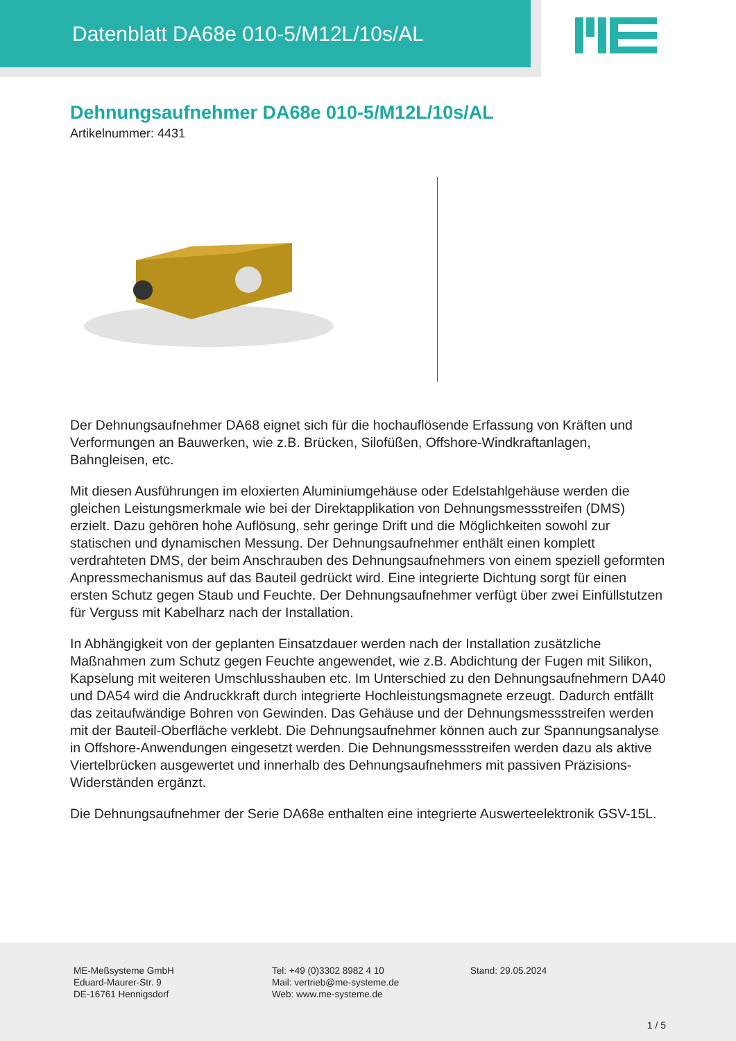Datenblatt DA68e 010-5/M12L/10s/AL
Dehnungsaufnehmer DA68e 010-5/M12L/10s/AL
Artikelnummer: 4431
Der Dehnungsaufnehmer DA68 eignet sich für die hochauflösende Erfassung von Kräften und Verformungen an Bauwerken, wie z.B. Brücken, Silofüßen, Offshore-Windkraftanlagen, Bahngleisen, etc.
Mit diesen Ausführungen im eloxierten Aluminiumgehäuse oder Edelstahlgehäuse werden die gleichen Leistungsmerkmale wie bei der Direktapplikation von Dehnungsmessstreifen (DMS) erzielt. Dazu gehören hohe Auflösung, sehr geringe Drift und die Möglichkeiten sowohl zur statischen und dynamischen Messung. Der Dehnungsaufnehmer enthält einen komplett verdrahteten DMS, der beim Anschrauben des Dehnungsaufnehmers von einem speziell geformten Anpressmechanismus auf das Bauteil gedrückt wird. Eine integrierte Dichtung sorgt für einen ersten Schutz gegen Staub und Feuchte. Der Dehnungsaufnehmer verfügt über zwei Einfüllstutzen für Verguss mit Kabelharz nach der Installation.
In Abhängigkeit von der geplanten Einsatzdauer werden nach der Installation zusätzliche Maßnahmen zum Schutz gegen Feuchte angewendet, wie z.B. Abdichtung der Fugen mit Silikon, Kapselung mit weiteren Umschlusshauben etc. Im Unterschied zu den Dehnungsaufnehmern DA40 und DA54 wird die Andruckkraft durch integrierte Hochleistungsmagnete erzeugt. Dadurch entfällt das zeitaufwändige Bohren von Gewinden. Das Gehäuse und der Dehnungsmessstreifen werden mit der Bauteil-Oberfläche verklebt. Die Dehnungsaufnehmer können auch zur Spannungsanalyse in Offshore-Anwendungen eingesetzt werden. Die Dehnungsmessstreifen werden dazu als aktive Viertelbrücken ausgewertet und innerhalb des Dehnungsaufnehmers mit passiven Präzisions-Widerständen ergänzt.
Die Dehnungsaufnehmer der Serie DA68e enthalten eine integrierte Auswerteelektronik GSV-15L.
ME-Meßsysteme GmbH
Eduard-Maurer-Str. 9
DE-16761 Hennigsdorf
Tel: +49 (0)3302 8982 4 10
Mail: vertrieb@me-systeme.de
Web: www.me-systeme.de
Stand: 29.05.2024
1 / 5